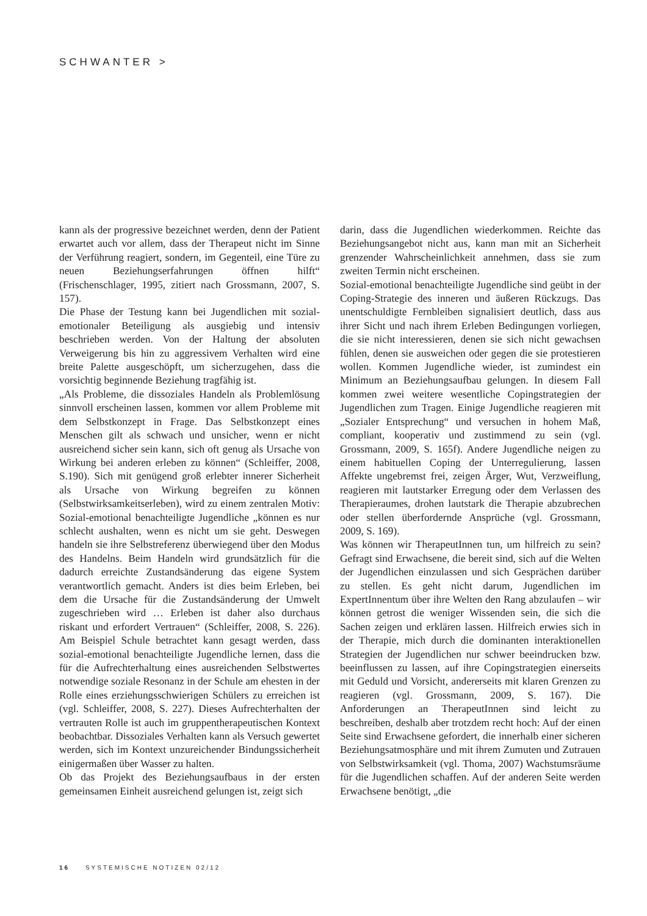SCHWANTER >
kann als der progressive bezeichnet werden, denn der Patient erwartet auch vor allem, dass der Therapeut nicht im Sinne der Verführung reagiert, sondern, im Gegenteil, eine Türe zu neuen Beziehungserfahrungen öffnen hilft“ (Frischenschlager, 1995, zitiert nach Grossmann, 2007, S. 157).
Die Phase der Testung kann bei Jugendlichen mit sozial-emotionaler Beteiligung als ausgiebig und intensiv beschrieben werden. Von der Haltung der absoluten Verweigerung bis hin zu aggressivem Verhalten wird eine breite Palette ausgeschöpft, um sicherzugehen, dass die vorsichtig beginnende Beziehung tragfähig ist.
„Als Probleme, die dissoziales Handeln als Problemlösung sinnvoll erscheinen lassen, kommen vor allem Probleme mit dem Selbstkonzept in Frage. Das Selbstkonzept eines Menschen gilt als schwach und unsicher, wenn er nicht ausreichend sicher sein kann, sich oft genug als Ursache von Wirkung bei anderen erleben zu können“ (Schleiffer, 2008, S.190). Sich mit genügend groß erlebter innerer Sicherheit als Ursache von Wirkung begreifen zu können (Selbstwirksamkeitserleben), wird zu einem zentralen Motiv: Sozial-emotional benachteiligte Jugendliche „können es nur schlecht aushalten, wenn es nicht um sie geht. Deswegen handeln sie ihre Selbstreferenz überwiegend über den Modus des Handelns. Beim Handeln wird grundsätzlich für die dadurch erreichte Zustandsänderung das eigene System verantwortlich gemacht. Anders ist dies beim Erleben, bei dem die Ursache für die Zustandsänderung der Umwelt zugeschrieben wird … Erleben ist daher also durchaus riskant und erfordert Vertrauen“ (Schleiffer, 2008, S. 226). Am Beispiel Schule betrachtet kann gesagt werden, dass sozial-emotional benachteiligte Jugendliche lernen, dass die für die Aufrechterhaltung eines ausreichenden Selbstwertes notwendige soziale Resonanz in der Schule am ehesten in der Rolle eines erziehungsschwierigen Schülers zu erreichen ist (vgl. Schleiffer, 2008, S. 227). Dieses Aufrechterhalten der vertrauten Rolle ist auch im gruppentherapeutischen Kontext beobachtbar. Dissoziales Verhalten kann als Versuch gewertet werden, sich im Kontext unzureichender Bindungssicherheit einigermaßen über Wasser zu halten.
Ob das Projekt des Beziehungsaufbaus in der ersten gemeinsamen Einheit ausreichend gelungen ist, zeigt sich
darin, dass die Jugendlichen wiederkommen. Reichte das Beziehungsangebot nicht aus, kann man mit an Sicherheit grenzender Wahrscheinlichkeit annehmen, dass sie zum zweiten Termin nicht erscheinen.
Sozial-emotional benachteiligte Jugendliche sind geübt in der Coping-Strategie des inneren und äußeren Rückzugs. Das unentschuldigte Fernbleiben signalisiert deutlich, dass aus ihrer Sicht und nach ihrem Erleben Bedingungen vorliegen, die sie nicht interessieren, denen sie sich nicht gewachsen fühlen, denen sie ausweichen oder gegen die sie protestieren wollen. Kommen Jugendliche wieder, ist zumindest ein Minimum an Beziehungsaufbau gelungen. In diesem Fall kommen zwei weitere wesentliche Copingstrategien der Jugendlichen zum Tragen. Einige Jugendliche reagieren mit „Sozialer Entsprechung“ und versuchen in hohem Maß, compliant, kooperativ und zustimmend zu sein (vgl. Grossmann, 2009, S. 165f). Andere Jugendliche neigen zu einem habituellen Coping der Unterregulierung, lassen Affekte ungebremst frei, zeigen Ärger, Wut, Verzweiflung, reagieren mit lautstarker Erregung oder dem Verlassen des Therapieraumes, drohen lautstark die Therapie abzubrechen oder stellen überfordernde Ansprüche (vgl. Grossmann, 2009, S. 169).
Was können wir TherapeutInnen tun, um hilfreich zu sein? Gefragt sind Erwachsene, die bereit sind, sich auf die Welten der Jugendlichen einzulassen und sich Gesprächen darüber zu stellen. Es geht nicht darum, Jugendlichen im ExpertInnentum über ihre Welten den Rang abzulaufen – wir können getrost die weniger Wissenden sein, die sich die Sachen zeigen und erklären lassen. Hilfreich erwies sich in der Therapie, mich durch die dominanten interaktionellen Strategien der Jugendlichen nur schwer beeindrucken bzw. beeinflussen zu lassen, auf ihre Copingstrategien einerseits mit Geduld und Vorsicht, andererseits mit klaren Grenzen zu reagieren (vgl. Grossmann, 2009, S. 167). Die Anforderungen an TherapeutInnen sind leicht zu beschreiben, deshalb aber trotzdem recht hoch: Auf der einen Seite sind Erwachsene gefordert, die innerhalb einer sicheren Beziehungsatmosphäre und mit ihrem Zumuten und Zutrauen von Selbstwirksamkeit (vgl. Thoma, 2007) Wachstumsräume für die Jugendlichen schaffen. Auf der anderen Seite werden Erwachsene benötigt, „die
16 SYSTEMISCHE NOTIZEN 02/12